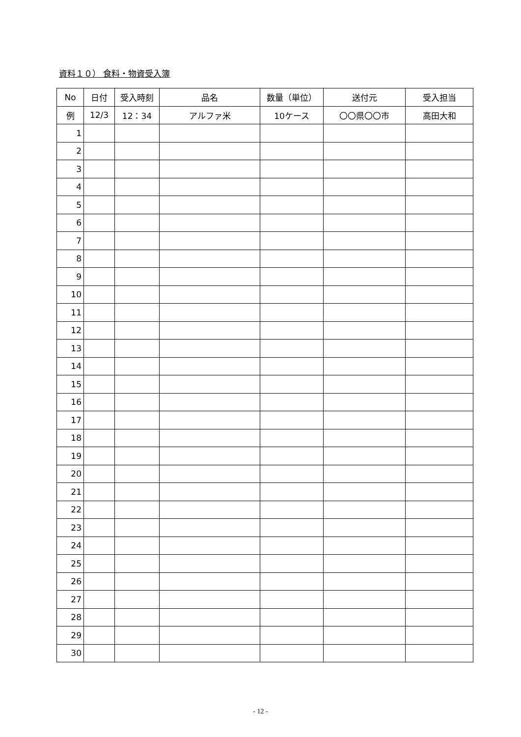資料１０） 食料・物資受入簿
| No | 日付 | 受入時刻 | 品名 | 数量（単位） | 送付元 | 受入担当 |
| --- | --- | --- | --- | --- | --- | --- |
| 例 | 12/3 | 12：34 | アルファ米 | 10ケース | 〇〇県〇〇市 | 高田大和 |
| 1 | | | | | | |
| 2 | | | | | | |
| 3 | | | | | | |
| 4 | | | | | | |
| 5 | | | | | | |
| 6 | | | | | | |
| 7 | | | | | | |
| 8 | | | | | | |
| 9 | | | | | | |
| 10 | | | | | | |
| 11 | | | | | | |
| 12 | | | | | | |
| 13 | | | | | | |
| 14 | | | | | | |
| 15 | | | | | | |
| 16 | | | | | | |
| 17 | | | | | | |
| 18 | | | | | | |
| 19 | | | | | | |
| 20 | | | | | | |
| 21 | | | | | | |
| 22 | | | | | | |
| 23 | | | | | | |
| 24 | | | | | | |
| 25 | | | | | | |
| 26 | | | | | | |
| 27 | | | | | | |
| 28 | | | | | | |
| 29 | | | | | | |
| 30 | | | | | | |
- 12 -